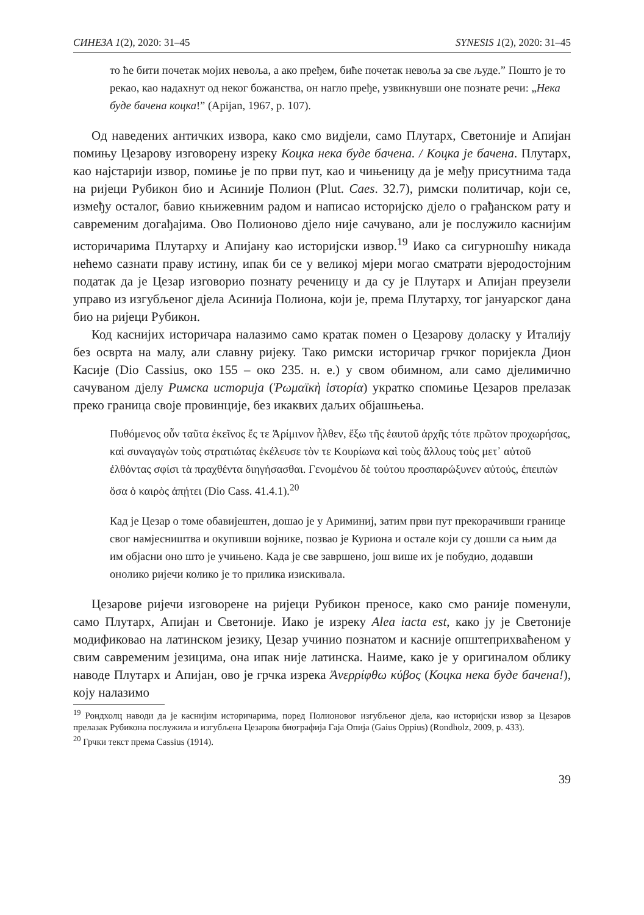СИНЕЗА 1(2), 2020: 31–45 SYNESIS 1(2), 2020: 31–45
то ће бити почетак мојих невоља, а ако пређем, биће почетак невоља за све људе.” Пошто је то рекао, као надахнут од неког божанства, он нагло пређе, узвикнувши оне познате речи: „Нека буде бачена коцка!” (Apijan, 1967, p. 107).
Од наведених античких извора, како смо видјели, само Плутарх, Светоније и Апијан помињу Цезарову изговорену изреку Коцка нека буде бачена. / Коцка је бачена. Плутарх, као најстарији извор, помиње је по први пут, као и чињеницу да је међу присутнима тада на ријеци Рубикон био и Асиније Полион (Plut. Caes. 32.7), римски политичар, који се, између осталог, бавио књижевним радом и написао историјско дјело о грађанском рату и савременим догађајима. Ово Полионово дјело није сачувано, али је послужило каснијим историчарима Плутарху и Апијану као историјски извор.<sup>19</sup> Иако са сигурношћу никада нећемо сазнати праву истину, ипак би се у великој мјери могао сматрати вјеродостојним податак да је Цезар изговорио познату реченицу и да су је Плутарх и Апијан преузели управо из изгубљеног дјела Асинија Полиона, који је, према Плутарху, тог јануарског дана био на ријеци Рубикон.
Код каснијих историчара налазимо само кратак помен о Цезарову доласку у Италију без осврта на малу, али славну ријеку. Тако римски историчар грчког поријекла Дион Касије (Dio Cassius, око 155 – око 235. н. е.) у свом обимном, али само дјелимично сачуваном дјелу Римска историја (Ῥωμαϊκὴ ἱστορία) укратко спомиње Цезаров прелазак преко граница своје провинције, без икаквих даљих објашњења.
Πυθόμενος οὖν ταῦτα ἐκεῖνος ἔς τε Ἀρίμινον ἦλθεν, ἔξω τῆς ἑαυτοῦ ἀρχῆς τότε πρῶτον προχωρήσας, καὶ συναγαγὼν τοὺς στρατιώτας ἐκέλευσε τὸν τε Κουρίωνα καὶ τοὺς ἄλλους τοὺς μετ᾽ αὐτοῦ ἐλθόντας σφίσι τὰ πραχθέντα διηγήσασθαι. Γενομένου δὲ τούτου προσπαρώξυνεν αὐτούς, ἐπειπὼν ὅσα ὁ καιρὸς ἀπῄτει (Dio Cass. 41.4.1).<sup>20</sup>
Кад је Цезар о томе обавијештен, дошао је у Ариминиј, затим први пут прекорачивши границе свог намјесништва и окупивши војнике, позвао је Куриона и остале који су дошли са њим да им објасни оно што је учињено. Када је све завршено, још више их је побудио, додавши онолико ријечи колико је то прилика изискивала.
Цезарове ријечи изговорене на ријеци Рубикон преносе, како смо раније поменули, само Плутарх, Апијан и Светоније. Иако је изреку Alea iacta est, како ју је Светоније модификовао на латинском језику, Цезар учинио познатом и касније општеприхваћеном у свим савременим језицима, она ипак није латинска. Наиме, како је у оригиналом облику наводе Плутарх и Апијан, ово је грчка изрека Ἀνερρίφθω κύβος (Коцка нека буде бачена!), коју налазимо
<sup>19</sup> Рондхолц наводи да је каснијим историчарима, поред Полионовог изгубљеног дјела, као историјски извор за Цезаров прелазак Рубикона послужила и изгубљена Цезарова биографија Гаја Опија (Gaius Oppius) (Rondholz, 2009, p. 433).
<sup>20</sup> Грчки текст према Cassius (1914).
39